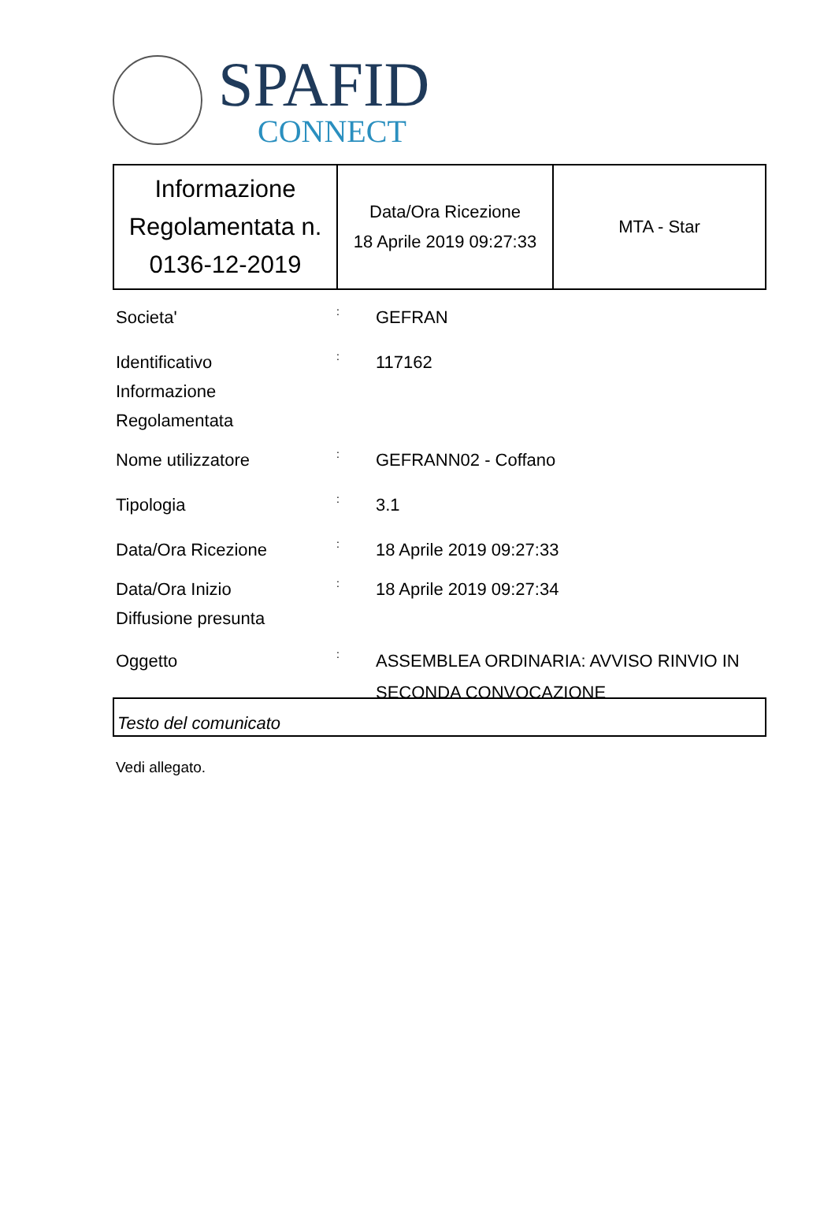SPAFID
CONNECT
| Informazione Regolamentata n. 0136-12-2019 | Data/Ora Ricezione 18 Aprile 2019 09:27:33 | MTA - Star |
Societa'
:
GEFRAN
Identificativo
Informazione
Regolamentata
:
117162
Nome utilizzatore
:
GEFRANN02 - Coffano
Tipologia
:
3.1
Data/Ora Ricezione
:
18 Aprile 2019 09:27:33
Data/Ora Inizio
Diffusione presunta
:
18 Aprile 2019 09:27:34
Oggetto
:
ASSEMBLEA ORDINARIA: AVVISO RINVIO IN SECONDA CONVOCAZIONE
Testo del comunicato
Vedi allegato.